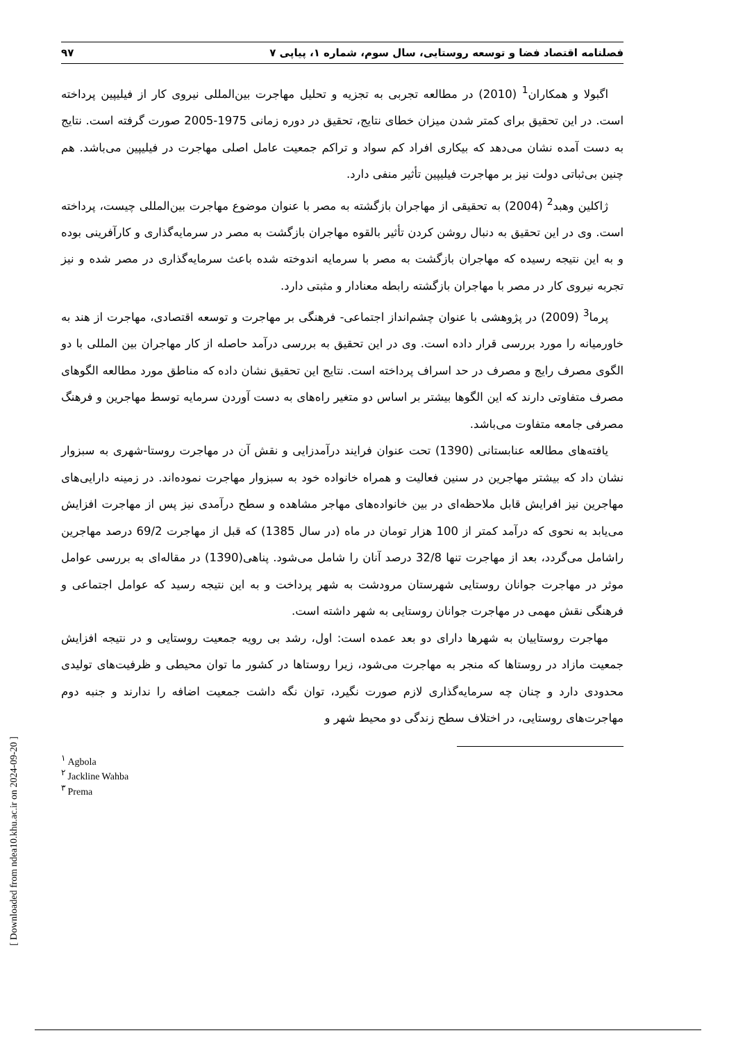فصلنامه اقتصاد فضا و توسعه روستایی، سال سوم، شماره ۱، پیاپی ۷ ۹۷
اگبولا و همکاران<sup>1</sup> (2010) در مطالعه تجربی به تجزیه و تحلیل مهاجرت بین‌المللی نیروی کار از فیلیپین پرداخته است. در این تحقیق برای کمتر شدن میزان خطای نتایج، تحقیق در دوره زمانی 1975-2005 صورت گرفته است. نتایج به دست آمده نشان می‌دهد که بیکاری افراد کم سواد و تراکم جمعیت عامل اصلی مهاجرت در فیلیپین می‌باشد. هم چنین بی‌ثباتی دولت نیز بر مهاجرت فیلیپین تأثیر منفی دارد.
ژاکلین وهبد<sup>2</sup> (2004) به تحقیقی از مهاجران بازگشته به مصر با عنوان موضوع مهاجرت بین‌المللی چیست، پرداخته است. وی در این تحقیق به دنبال روشن کردن تأثیر بالقوه مهاجران بازگشت به مصر در سرمایه‌گذاری و کارآفرینی بوده و به این نتیجه رسیده که مهاجران بازگشت به مصر با سرمایه اندوخته شده باعث سرمایه‌گذاری در مصر شده و نیز تجربه نیروی کار در مصر با مهاجران بازگشته رابطه معنادار و مثبتی دارد.
پرما<sup>3</sup> (2009) در پژوهشی با عنوان چشم‌انداز اجتماعی- فرهنگی بر مهاجرت و توسعه اقتصادی، مهاجرت از هند به خاورمیانه را مورد بررسی قرار داده است. وی در این تحقیق به بررسی درآمد حاصله از کار مهاجران بین المللی با دو الگوی مصرف رایج و مصرف در حد اسراف پرداخته است. نتایج این تحقیق نشان داده که مناطق مورد مطالعه الگوهای مصرف متفاوتی دارند که این الگوها بیشتر بر اساس دو متغیر راه‌های به دست آوردن سرمایه توسط مهاجرین و فرهنگ مصرفی جامعه متفاوت می‌باشد.
یافته‌های مطالعه عنابستانی (1390) تحت عنوان فرایند درآمدزایی و نقش آن در مهاجرت روستا-شهری به سبزوار نشان داد که بیشتر مهاجرین در سنین فعالیت و همراه خانواده خود به سبزوار مهاجرت نموده‌اند. در زمینه دارایی‌های مهاجرین نیز افرایش قابل ملاحظه‌ای در بین خانواده‌های مهاجر مشاهده و سطح درآمدی نیز پس از مهاجرت افزایش می‌یابد به نحوی که درآمد کمتر از 100 هزار تومان در ماه (در سال 1385) که قبل از مهاجرت 69/2 درصد مهاجرین راشامل می‌گردد، بعد از مهاجرت تنها 32/8 درصد آنان را شامل می‌شود. پناهی(1390) در مقاله‌ای به بررسی عوامل موثر در مهاجرت جوانان روستایی شهرستان مرودشت به شهر پرداخت و به این نتیجه رسید که عوامل اجتماعی و فرهنگی نقش مهمی در مهاجرت جوانان روستایی به شهر داشته است.
مهاجرت روستاییان به شهرها دارای دو بعد عمده است: اول، رشد بی رویه جمعیت روستایی و در نتیجه افزایش جمعیت مازاد در روستاها که منجر به مهاجرت می‌شود، زیرا روستاها در کشور ما توان محیطی و ظرفیت‌های تولیدی محدودی دارد و چنان چه سرمایه‌گذاری لازم صورت نگیرد، توان نگه داشت جمعیت اضافه را ندارند و جنبه دوم مهاجرت‌های روستایی، در اختلاف سطح زندگی دو محیط شهر و
<sup>۱</sup> Agbola
<sup>۲</sup> Jackline Wahba
<sup>۳</sup> Prema
[ Downloaded from ndea10.khu.ac.ir on 2024-09-20 ]